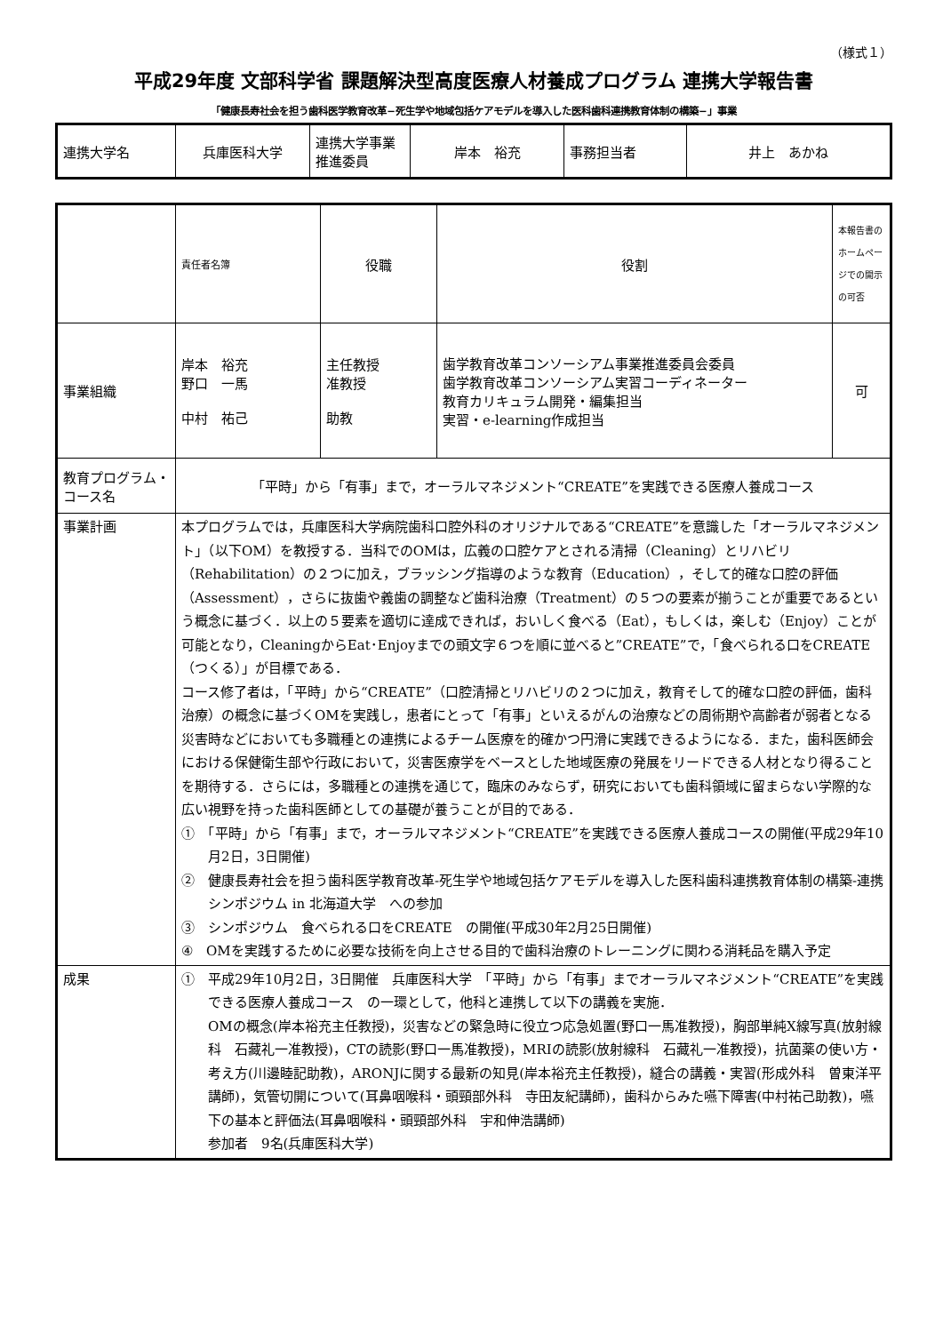（様式１）
平成29年度 文部科学省 課題解決型高度医療人材養成プログラム 連携大学報告書
「健康長寿社会を担う歯科医学教育改革−死生学や地域包括ケアモデルを導入した医科歯科連携教育体制の構築−」事業
| 連携大学名 | 兵庫医科大学 | 連携大学事業推進委員 | 岸本 裕充 | 事務担当者 | 井上 あかね |
| | 責任者名簿 | 役職 | 役割 | 本報告書のホームページでの開示の可否 |
| 事業組織 | 岸本 裕充 野口 一馬 中村 祐己 | 主任教授 准教授 助教 | 歯学教育改革コンソーシアム事業推進委員会委員 歯学教育改革コンソーシアム実習コーディネーター 教育カリキュラム開発・編集担当 実習・e-learning作成担当 | 可 |
| 教育プログラム・コース名 | 「平時」から「有事」まで，オーラルマネジメント“CREATE”を実践できる医療人養成コース | | | |
| 事業計画 | 本プログラムでは，兵庫医科大学病院歯科口腔外科のオリジナルである“CREATE”を意識した「オーラルマネジメント」（以下OM）を教授する．当科でのOMは，広義の口腔ケアとされる清掃（Cleaning）とリハビリ（Rehabilitation）の２つに加え，ブラッシング指導のような教育（Education），そして的確な口腔の評価（Assessment），さらに抜歯や義歯の調整など歯科治療（Treatment）の５つの要素が揃うことが重要であるという概念に基づく．以上の５要素を適切に達成できれば，おいしく食べる（Eat），もしくは，楽しむ（Enjoy）ことが可能となり，CleaningからEat･Enjoyまでの頭文字６つを順に並べると”CREATE”で，「食べられる口をCREATE（つくる）」が目標である． コース修了者は，「平時」から“CREATE”（口腔清掃とリハビリの２つに加え，教育そして的確な口腔の評価，歯科治療）の概念に基づくOMを実践し，患者にとって「有事」といえるがんの治療などの周術期や高齢者が弱者となる災害時などにおいても多職種との連携によるチーム医療を的確かつ円滑に実践できるようになる．また，歯科医師会における保健衛生部や行政において，災害医療学をベースとした地域医療の発展をリードできる人材となり得ることを期待する．さらには，多職種との連携を通じて，臨床のみならず，研究においても歯科領域に留まらない学際的な広い視野を持った歯科医師としての基礎が養うことが目的である． ① 「平時」から「有事」まで，オーラルマネジメント“CREATE”を実践できる医療人養成コースの開催(平成29年10月2日，3日開催) ② 健康長寿社会を担う歯科医学教育改革-死生学や地域包括ケアモデルを導入した医科歯科連携教育体制の構築-連携シンポジウム in 北海道大学 への参加 ③ シンポジウム 食べられる口をCREATE の開催(平成30年2月25日開催) ④ OMを実践するために必要な技術を向上させる目的で歯科治療のトレーニングに関わる消耗品を購入予定 | | | |
| 成果 | ① 平成29年10月2日，3日開催 兵庫医科大学 「平時」から「有事」までオーラルマネジメント“CREATE”を実践できる医療人養成コース の一環として，他科と連携して以下の講義を実施． OMの概念(岸本裕充主任教授)，災害などの緊急時に役立つ応急処置(野口一馬准教授)，胸部単純X線写真(放射線科 石藏礼一准教授)，CTの読影(野口一馬准教授)，MRIの読影(放射線科 石藏礼一准教授)，抗菌薬の使い方・考え方(川邊睦記助教)，ARONJに関する最新の知見(岸本裕充主任教授)，縫合の講義・実習(形成外科 曽東洋平講師)，気管切開について(耳鼻咽喉科・頭頸部外科 寺田友紀講師)，歯科からみた嚥下障害(中村祐己助教)，嚥下の基本と評価法(耳鼻咽喉科・頭頸部外科 宇和伸浩講師) 参加者 9名(兵庫医科大学) | | | |